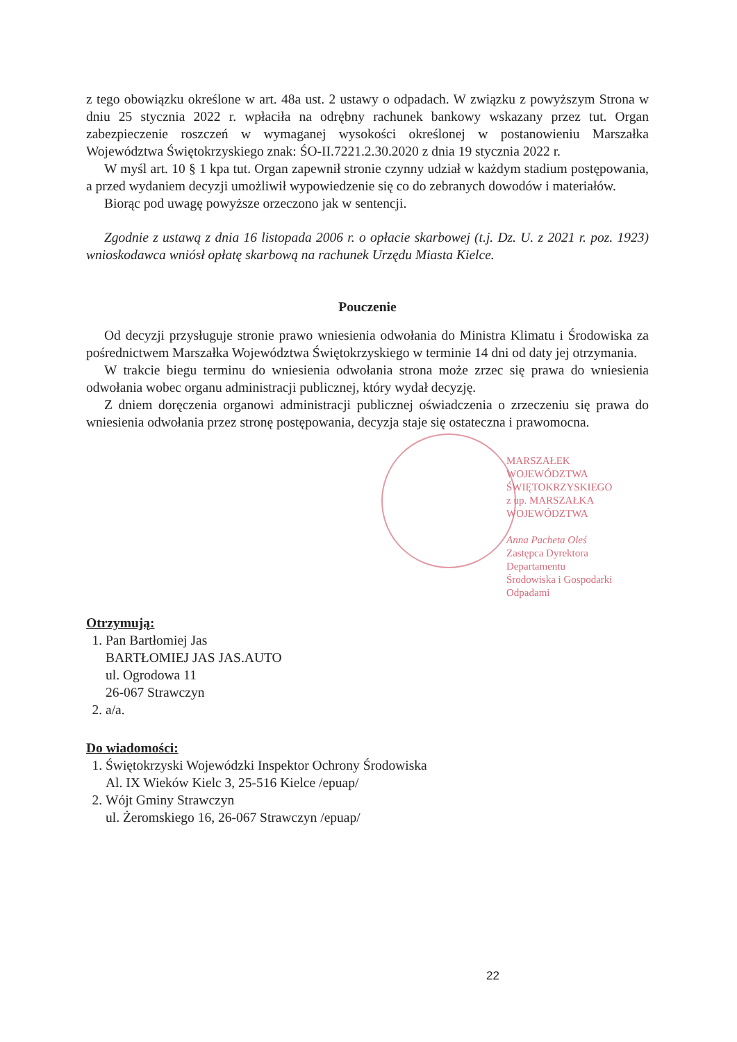z tego obowiązku określone w art. 48a ust. 2 ustawy o odpadach. W związku z powyższym Strona w dniu 25 stycznia 2022 r. wpłaciła na odrębny rachunek bankowy wskazany przez tut. Organ zabezpieczenie roszczeń w wymaganej wysokości określonej w postanowieniu Marszałka Województwa Świętokrzyskiego znak: ŚO-II.7221.2.30.2020 z dnia 19 stycznia 2022 r.
W myśl art. 10 § 1 kpa tut. Organ zapewnił stronie czynny udział w każdym stadium postępowania, a przed wydaniem decyzji umożliwił wypowiedzenie się co do zebranych dowodów i materiałów.
Biorąc pod uwagę powyższe orzeczono jak w sentencji.
Zgodnie z ustawą z dnia 16 listopada 2006 r. o opłacie skarbowej (t.j. Dz. U. z 2021 r. poz. 1923) wnioskodawca wniósł opłatę skarbową na rachunek Urzędu Miasta Kielce.
Pouczenie
Od decyzji przysługuje stronie prawo wniesienia odwołania do Ministra Klimatu i Środowiska za pośrednictwem Marszałka Województwa Świętokrzyskiego w terminie 14 dni od daty jej otrzymania.
W trakcie biegu terminu do wniesienia odwołania strona może zrzec się prawa do wniesienia odwołania wobec organu administracji publicznej, który wydał decyzję.
Z dniem doręczenia organowi administracji publicznej oświadczenia o zrzeczeniu się prawa do wniesienia odwołania przez stronę postępowania, decyzja staje się ostateczna i prawomocna.
MARSZAŁEK WOJEWÓDZTWA ŚWIĘTOKRZYSKIEGO
z up. MARSZAŁKA WOJEWÓDZTWA
Anna Pacheta Oleś
Zastępca Dyrektora Departamentu
Środowiska i Gospodarki Odpadami
Otrzymują:
1. Pan Bartłomiej Jas
BARTŁOMIEJ JAS JAS.AUTO
ul. Ogrodowa 11
26-067 Strawczyn
2. a/a.
Do wiadomości:
1. Świętokrzyski Wojewódzki Inspektor Ochrony Środowiska
Al. IX Wieków Kielc 3, 25-516 Kielce /epuap/
2. Wójt Gminy Strawczyn
ul. Żeromskiego 16, 26-067 Strawczyn /epuap/
22